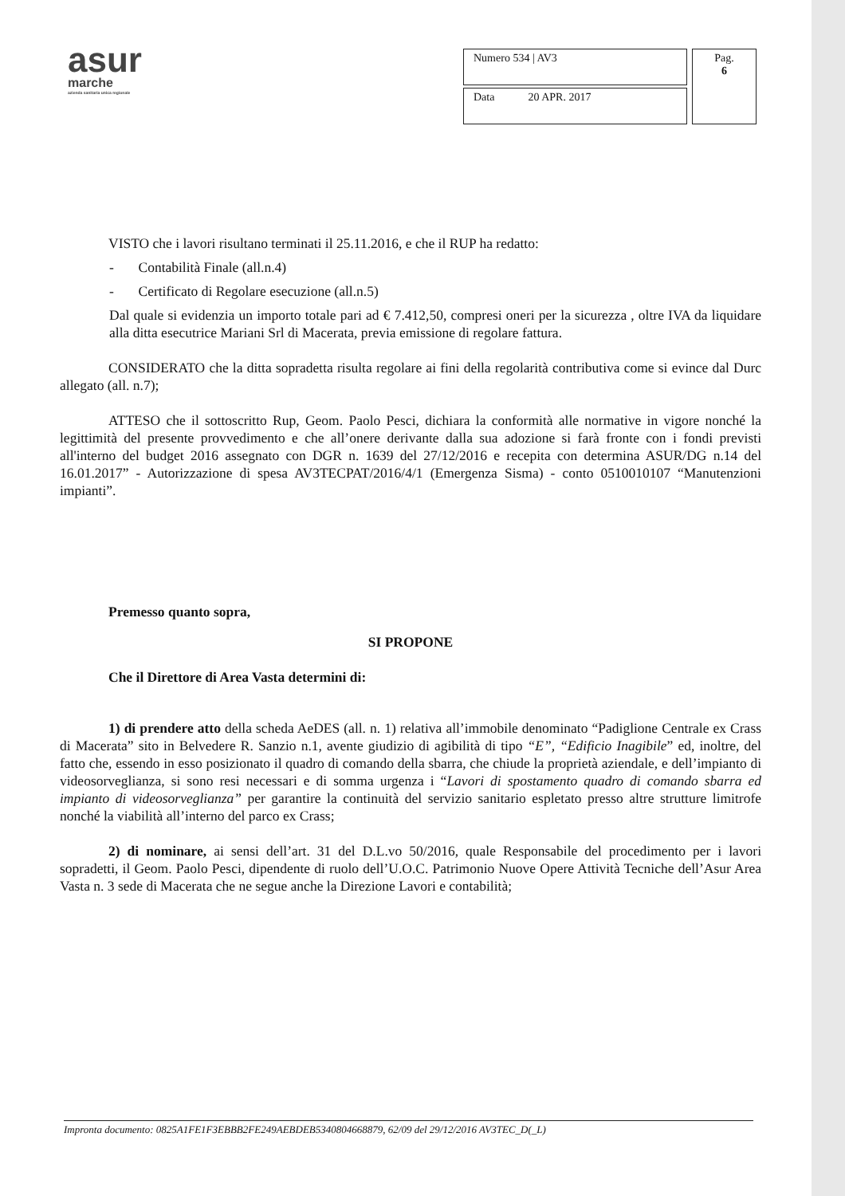asur
marche
azienda sanitaria unica regionale
| Numero 534 / AV3 | Pag. 6 |
| Data 20 APR. 2017 | |
VISTO che i lavori risultano terminati il 25.11.2016, e che il RUP ha redatto:
- Contabilità Finale (all.n.4)
- Certificato di Regolare esecuzione (all.n.5)
Dal quale si evidenzia un importo totale pari ad € 7.412,50, compresi oneri per la sicurezza , oltre IVA da liquidare alla ditta esecutrice Mariani Srl di Macerata, previa emissione di regolare fattura.
CONSIDERATO che la ditta sopradetta risulta regolare ai fini della regolarità contributiva come si evince dal Durc allegato (all. n.7);
ATTESO che il sottoscritto Rup, Geom. Paolo Pesci, dichiara la conformità alle normative in vigore nonché la legittimità del presente provvedimento e che all’onere derivante dalla sua adozione si farà fronte con i fondi previsti all'interno del budget 2016 assegnato con DGR n. 1639 del 27/12/2016 e recepita con determina ASUR/DG n.14 del 16.01.2017” - Autorizzazione di spesa AV3TECPAT/2016/4/1 (Emergenza Sisma) - conto 0510010107 “Manutenzioni impianti”.
Premesso quanto sopra,
SI PROPONE
Che il Direttore di Area Vasta determini di:
1) di prendere atto della scheda AeDES (all. n. 1) relativa all’immobile denominato “Padiglione Centrale ex Crass di Macerata” sito in Belvedere R. Sanzio n.1, avente giudizio di agibilità di tipo “E”, “Edificio Inagibile” ed, inoltre, del fatto che, essendo in esso posizionato il quadro di comando della sbarra, che chiude la proprietà aziendale, e dell’impianto di videosorveglianza, si sono resi necessari e di somma urgenza i “Lavori di spostamento quadro di comando sbarra ed impianto di videosorveglianza” per garantire la continuità del servizio sanitario espletato presso altre strutture limitrofe nonché la viabilità all’interno del parco ex Crass;
2) di nominare, ai sensi dell’art. 31 del D.L.vo 50/2016, quale Responsabile del procedimento per i lavori sopradetti, il Geom. Paolo Pesci, dipendente di ruolo dell’U.O.C. Patrimonio Nuove Opere Attività Tecniche dell’Asur Area Vasta n. 3 sede di Macerata che ne segue anche la Direzione Lavori e contabilità;
Impronta documento: 0825A1FE1F3EBBB2FE249AEBDEB5340804668879, 62/09 del 29/12/2016 AV3TEC_D(_L)